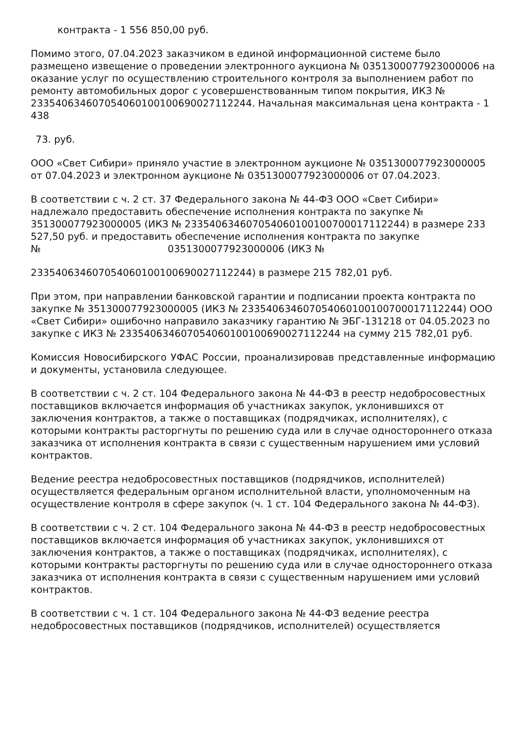контракта - 1 556 850,00 руб.
Помимо этого, 07.04.2023 заказчиком в единой информационной системе было размещено извещение о проведении электронного аукциона № 0351300077923000006 на оказание услуг по осуществлению строительного контроля за выполнением работ по ремонту автомобильных дорог с усовершенствованным типом покрытия, ИКЗ № 233540634607054060100100690027112244. Начальная максимальная цена контракта - 1 438
73. руб.
ООО «Свет Сибири» приняло участие в электронном аукционе № 0351300077923000005 от 07.04.2023 и электронном аукционе № 0351300077923000006 от 07.04.2023.
В соответствии с ч. 2 ст. 37 Федерального закона № 44-ФЗ ООО «Свет Сибири» надлежало предоставить обеспечение исполнения контракта по закупке № 351300077923000005 (ИКЗ № 233540634607054060100100700017112244) в размере 233 527,50 руб. и предоставить обеспечение исполнения контракта по закупке
№ 0351300077923000006 (ИКЗ №
233540634607054060100100690027112244) в размере 215 782,01 руб.
При этом, при направлении банковской гарантии и подписании проекта контракта по закупке № 351300077923000005 (ИКЗ № 233540634607054060100100700017112244) ООО «Свет Сибири» ошибочно направило заказчику гарантию № ЭБГ-131218 от 04.05.2023 по закупке с ИКЗ № 233540634607054060100100690027112244 на сумму 215 782,01 руб.
Комиссия Новосибирского УФАС России, проанализировав представленные информацию и документы, установила следующее.
В соответствии с ч. 2 ст. 104 Федерального закона № 44-ФЗ в реестр недобросовестных поставщиков включается информация об участниках закупок, уклонившихся от заключения контрактов, а также о поставщиках (подрядчиках, исполнителях), с которыми контракты расторгнуты по решению суда или в случае одностороннего отказа заказчика от исполнения контракта в связи с существенным нарушением ими условий контрактов.
Ведение реестра недобросовестных поставщиков (подрядчиков, исполнителей) осуществляется федеральным органом исполнительной власти, уполномоченным на осуществление контроля в сфере закупок (ч. 1 ст. 104 Федерального закона № 44-ФЗ).
В соответствии с ч. 2 ст. 104 Федерального закона № 44-ФЗ в реестр недобросовестных поставщиков включается информация об участниках закупок, уклонившихся от заключения контрактов, а также о поставщиках (подрядчиках, исполнителях), с которыми контракты расторгнуты по решению суда или в случае одностороннего отказа заказчика от исполнения контракта в связи с существенным нарушением ими условий контрактов.
В соответствии с ч. 1 ст. 104 Федерального закона № 44-ФЗ ведение реестра недобросовестных поставщиков (подрядчиков, исполнителей) осуществляется